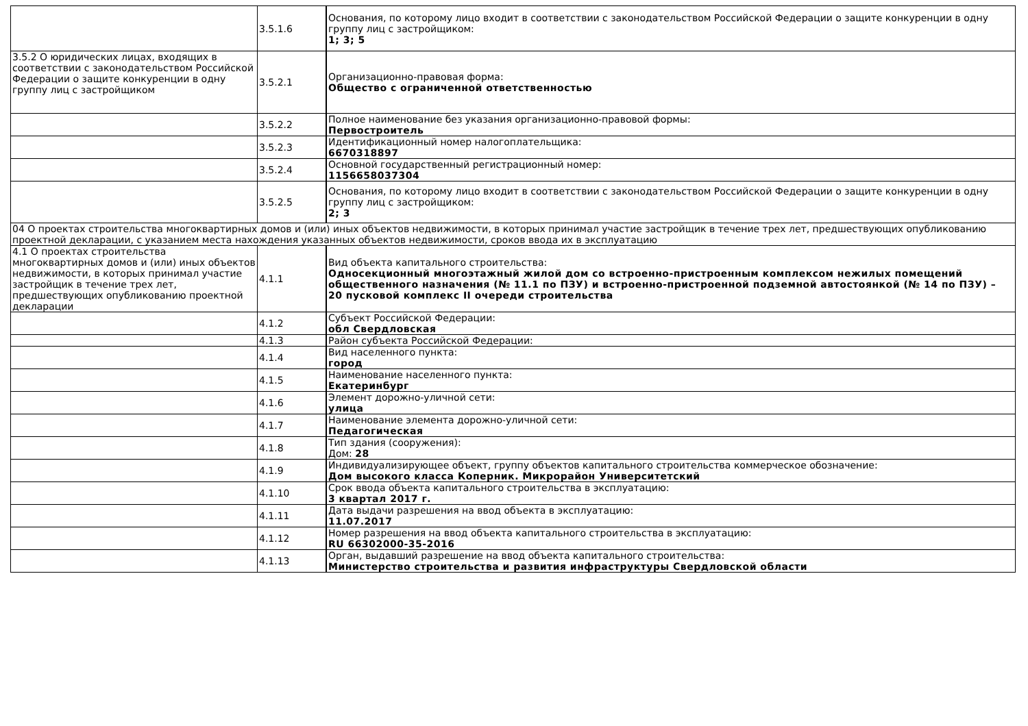| | 3.5.1.6 | Основания, по которому лицо входит в соответствии с законодательством Российской Федерации о защите конкуренции в одну группу лиц с застройщиком: 1; 3; 5 |
| 3.5.2 О юридических лицах, входящих в соответствии с законодательством Российской Федерации о защите конкуренции в одну группу лиц с застройщиком | 3.5.2.1 | Организационно-правовая форма: Общество с ограниченной ответственностью |
| | 3.5.2.2 | Полное наименование без указания организационно-правовой формы: Первостроитель |
| | 3.5.2.3 | Идентификационный номер налогоплательщика: 6670318897 |
| | 3.5.2.4 | Основной государственный регистрационный номер: 1156658037304 |
| | 3.5.2.5 | Основания, по которому лицо входит в соответствии с законодательством Российской Федерации о защите конкуренции в одну группу лиц с застройщиком: 2; 3 |
| 04 О проектах строительства многоквартирных домов и (или) иных объектов недвижимости, в которых принимал участие застройщик в течение трех лет, предшествующих опубликованию проектной декларации, с указанием места нахождения указанных объектов недвижимости, сроков ввода их в эксплуатацию | | |
| 4.1 О проектах строительства многоквартирных домов и (или) иных объектов недвижимости, в которых принимал участие застройщик в течение трех лет, предшествующих опубликованию проектной декларации | 4.1.1 | Вид объекта капитального строительства: Односекционный многоэтажный жилой дом со встроенно-пристроенным комплексом нежилых помещений общественного назначения (№ 11.1 по ПЗУ) и встроенно-пристроенной подземной автостоянкой (№ 14 по ПЗУ) – 20 пусковой комплекс II очереди строительства |
| | 4.1.2 | Субъект Российской Федерации: обл Свердловская |
| | 4.1.3 | Район субъекта Российской Федерации: |
| | 4.1.4 | Вид населенного пункта: город |
| | 4.1.5 | Наименование населенного пункта: Екатеринбург |
| | 4.1.6 | Элемент дорожно-уличной сети: улица |
| | 4.1.7 | Наименование элемента дорожно-уличной сети: Педагогическая |
| | 4.1.8 | Тип здания (сооружения): Дом: 28 |
| | 4.1.9 | Индивидуализирующее объект, группу объектов капитального строительства коммерческое обозначение: Дом высокого класса Коперник. Микрорайон Университетский |
| | 4.1.10 | Срок ввода объекта капитального строительства в эксплуатацию: 3 квартал 2017 г. |
| | 4.1.11 | Дата выдачи разрешения на ввод объекта в эксплуатацию: 11.07.2017 |
| | 4.1.12 | Номер разрешения на ввод объекта капитального строительства в эксплуатацию: RU 66302000-35-2016 |
| | 4.1.13 | Орган, выдавший разрешение на ввод объекта капитального строительства: Министерство строительства и развития инфраструктуры Свердловской области |